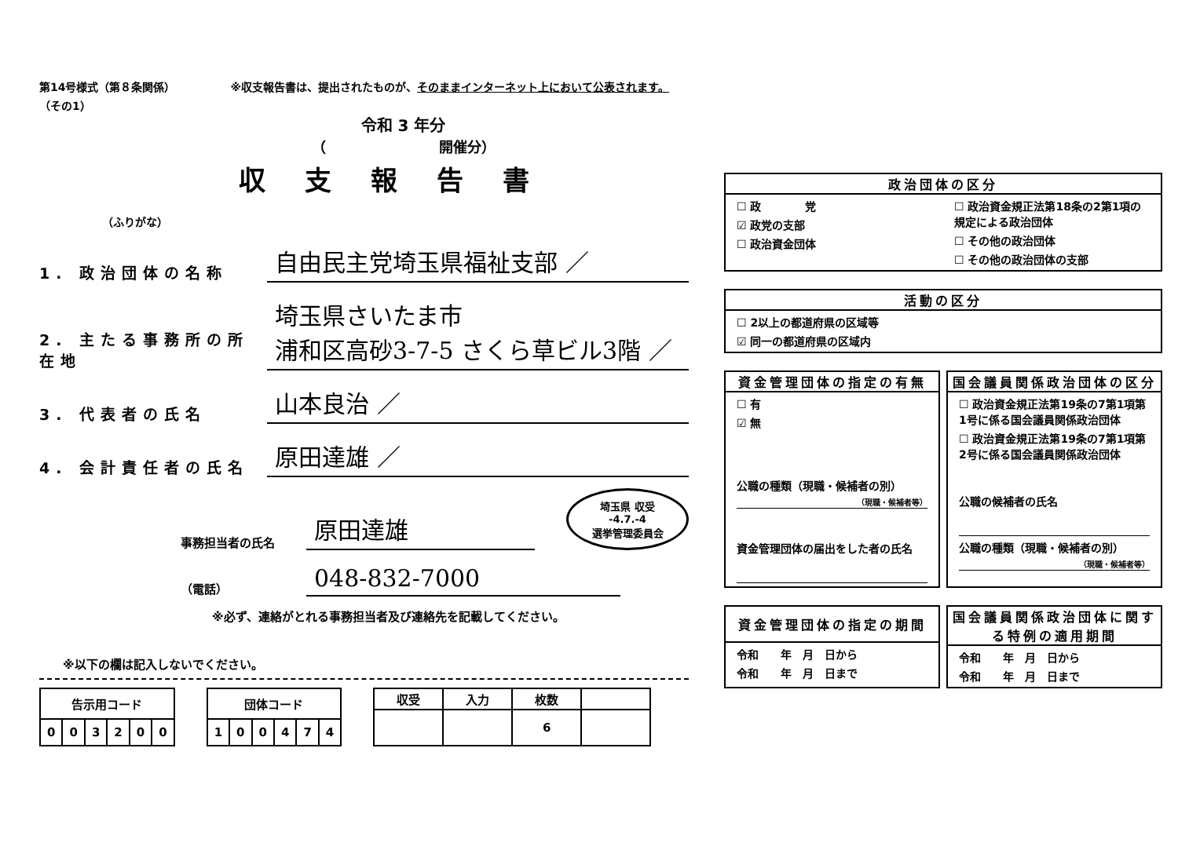第14号様式（第８条関係）
（その1）
※収支報告書は、提出されたものが、そのままインターネット上において公表されます。
令和 3 年分
（　　　　　　　　開催分）
収支報告書
（ふりがな）
1. 政治団体の名称
自由民主党埼玉県福祉支部 ／
2. 主たる事務所の所在地
埼玉県さいたま市
浦和区高砂3-7-5 さくら草ビル3階 ／
3. 代表者の氏名
山本良治 ／
4. 会計責任者の氏名
原田達雄 ／
事務担当者の氏名
原田達雄
埼玉県 収受
-4.7.-4
選挙管理委員会
（電話）
048-832-7000
※必ず、連絡がとれる事務担当者及び連絡先を記載してください。
※以下の欄は記入しないでください。
| 告示用コード | | | | | |
| --- | --- | --- | --- | --- | --- |
| 0 | 0 | 3 | 2 | 0 | 0 |
| 団体コード | | | | | |
| --- | --- | --- | --- | --- | --- |
| 1 | 0 | 0 | 4 | 7 | 4 |
| 収受 | 入力 | 枚数 | |
| --- | --- | --- | --- |
| | | 6 | |
政治団体の区分
☐ 政　　　　党
☑ 政党の支部
☐ 政治資金団体
☐ 政治資金規正法第18条の2第1項の規定による政治団体
☐ その他の政治団体
☐ その他の政治団体の支部
活動の区分
☐ 2以上の都道府県の区域等
☑ 同一の都道府県の区域内
資金管理団体の指定の有無
☐ 有
☑ 無
公職の種類（現職・候補者の別）
（現職・候補者等）
資金管理団体の届出をした者の氏名
国会議員関係政治団体の区分
☐ 政治資金規正法第19条の7第1項第1号に係る国会議員関係政治団体
☐ 政治資金規正法第19条の7第1項第2号に係る国会議員関係政治団体
公職の候補者の氏名
公職の種類（現職・候補者の別）
（現職・候補者等）
資金管理団体の指定の期間
令和　　年　月　日から
令和　　年　月　日まで
国会議員関係政治団体に関する特例の適用期間
令和　　年　月　日から
令和　　年　月　日まで